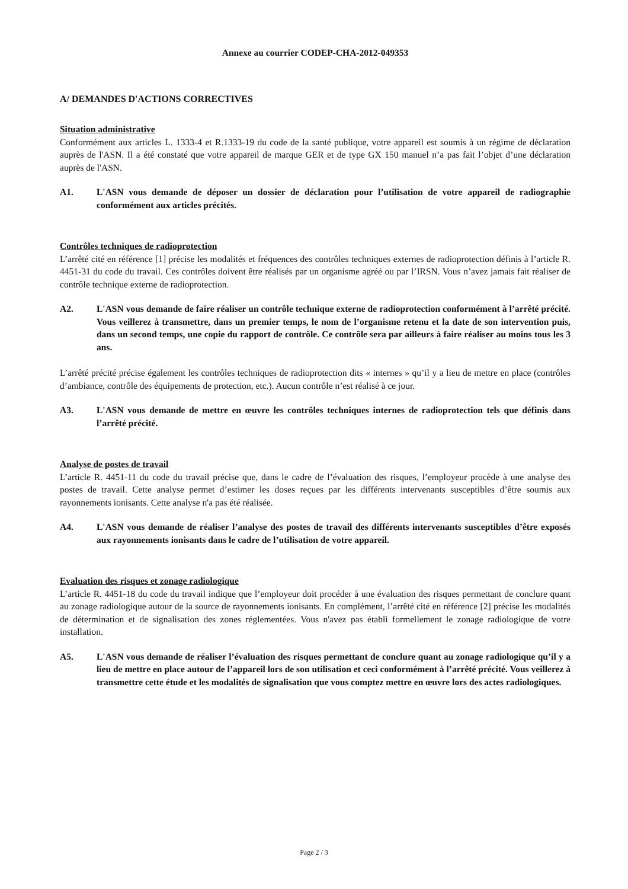Annexe au courrier CODEP-CHA-2012-049353
A/ DEMANDES D'ACTIONS CORRECTIVES
Situation administrative
Conformément aux articles L. 1333-4 et R.1333-19 du code de la santé publique, votre appareil est soumis à un régime de déclaration auprès de l'ASN. Il a été constaté que votre appareil de marque GER et de type GX 150 manuel n’a pas fait l’objet d’une déclaration auprès de l'ASN.
A1. L'ASN vous demande de déposer un dossier de déclaration pour l’utilisation de votre appareil de radiographie conformément aux articles précités.
Contrôles techniques de radioprotection
L’arrêté cité en référence [1] précise les modalités et fréquences des contrôles techniques externes de radioprotection définis à l’article R. 4451-31 du code du travail. Ces contrôles doivent être réalisés par un organisme agréé ou par l’IRSN. Vous n’avez jamais fait réaliser de contrôle technique externe de radioprotection.
A2. L'ASN vous demande de faire réaliser un contrôle technique externe de radioprotection conformément à l’arrêté précité. Vous veillerez à transmettre, dans un premier temps, le nom de l’organisme retenu et la date de son intervention puis, dans un second temps, une copie du rapport de contrôle. Ce contrôle sera par ailleurs à faire réaliser au moins tous les 3 ans.
L’arrêté précité précise également les contrôles techniques de radioprotection dits « internes » qu’il y a lieu de mettre en place (contrôles d’ambiance, contrôle des équipements de protection, etc.). Aucun contrôle n’est réalisé à ce jour.
A3. L'ASN vous demande de mettre en œuvre les contrôles techniques internes de radioprotection tels que définis dans l’arrêté précité.
Analyse de postes de travail
L’article R. 4451-11 du code du travail précise que, dans le cadre de l’évaluation des risques, l’employeur procède à une analyse des postes de travail. Cette analyse permet d’estimer les doses reçues par les différents intervenants susceptibles d’être soumis aux rayonnements ionisants. Cette analyse n'a pas été réalisée.
A4. L'ASN vous demande de réaliser l’analyse des postes de travail des différents intervenants susceptibles d’être exposés aux rayonnements ionisants dans le cadre de l’utilisation de votre appareil.
Evaluation des risques et zonage radiologique
L’article R. 4451-18 du code du travail indique que l’employeur doit procéder à une évaluation des risques permettant de conclure quant au zonage radiologique autour de la source de rayonnements ionisants. En complément, l’arrêté cité en référence [2] précise les modalités de détermination et de signalisation des zones réglementées. Vous n'avez pas établi formellement le zonage radiologique de votre installation.
A5. L'ASN vous demande de réaliser l’évaluation des risques permettant de conclure quant au zonage radiologique qu’il y a lieu de mettre en place autour de l’appareil lors de son utilisation et ceci conformément à l’arrêté précité. Vous veillerez à transmettre cette étude et les modalités de signalisation que vous comptez mettre en œuvre lors des actes radiologiques.
Page 2 / 3